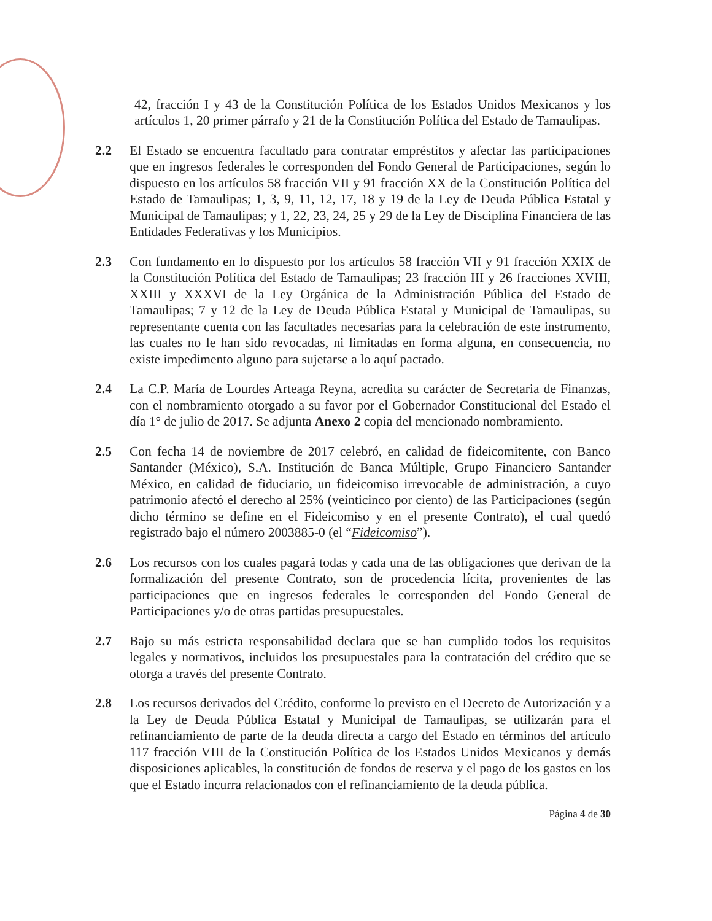42, fracción I y 43 de la Constitución Política de los Estados Unidos Mexicanos y los artículos 1, 20 primer párrafo y 21 de la Constitución Política del Estado de Tamaulipas.
2.2 El Estado se encuentra facultado para contratar empréstitos y afectar las participaciones que en ingresos federales le corresponden del Fondo General de Participaciones, según lo dispuesto en los artículos 58 fracción VII y 91 fracción XX de la Constitución Política del Estado de Tamaulipas; 1, 3, 9, 11, 12, 17, 18 y 19 de la Ley de Deuda Pública Estatal y Municipal de Tamaulipas; y 1, 22, 23, 24, 25 y 29 de la Ley de Disciplina Financiera de las Entidades Federativas y los Municipios.
2.3 Con fundamento en lo dispuesto por los artículos 58 fracción VII y 91 fracción XXIX de la Constitución Política del Estado de Tamaulipas; 23 fracción III y 26 fracciones XVIII, XXIII y XXXVI de la Ley Orgánica de la Administración Pública del Estado de Tamaulipas; 7 y 12 de la Ley de Deuda Pública Estatal y Municipal de Tamaulipas, su representante cuenta con las facultades necesarias para la celebración de este instrumento, las cuales no le han sido revocadas, ni limitadas en forma alguna, en consecuencia, no existe impedimento alguno para sujetarse a lo aquí pactado.
2.4 La C.P. María de Lourdes Arteaga Reyna, acredita su carácter de Secretaria de Finanzas, con el nombramiento otorgado a su favor por el Gobernador Constitucional del Estado el día 1° de julio de 2017. Se adjunta Anexo 2 copia del mencionado nombramiento.
2.5 Con fecha 14 de noviembre de 2017 celebró, en calidad de fideicomitente, con Banco Santander (México), S.A. Institución de Banca Múltiple, Grupo Financiero Santander México, en calidad de fiduciario, un fideicomiso irrevocable de administración, a cuyo patrimonio afectó el derecho al 25% (veinticinco por ciento) de las Participaciones (según dicho término se define en el Fideicomiso y en el presente Contrato), el cual quedó registrado bajo el número 2003885-0 (el “Fideicomiso”).
2.6 Los recursos con los cuales pagará todas y cada una de las obligaciones que derivan de la formalización del presente Contrato, son de procedencia lícita, provenientes de las participaciones que en ingresos federales le corresponden del Fondo General de Participaciones y/o de otras partidas presupuestales.
2.7 Bajo su más estricta responsabilidad declara que se han cumplido todos los requisitos legales y normativos, incluidos los presupuestales para la contratación del crédito que se otorga a través del presente Contrato.
2.8 Los recursos derivados del Crédito, conforme lo previsto en el Decreto de Autorización y a la Ley de Deuda Pública Estatal y Municipal de Tamaulipas, se utilizarán para el refinanciamiento de parte de la deuda directa a cargo del Estado en términos del artículo 117 fracción VIII de la Constitución Política de los Estados Unidos Mexicanos y demás disposiciones aplicables, la constitución de fondos de reserva y el pago de los gastos en los que el Estado incurra relacionados con el refinanciamiento de la deuda pública.
Página 4 de 30